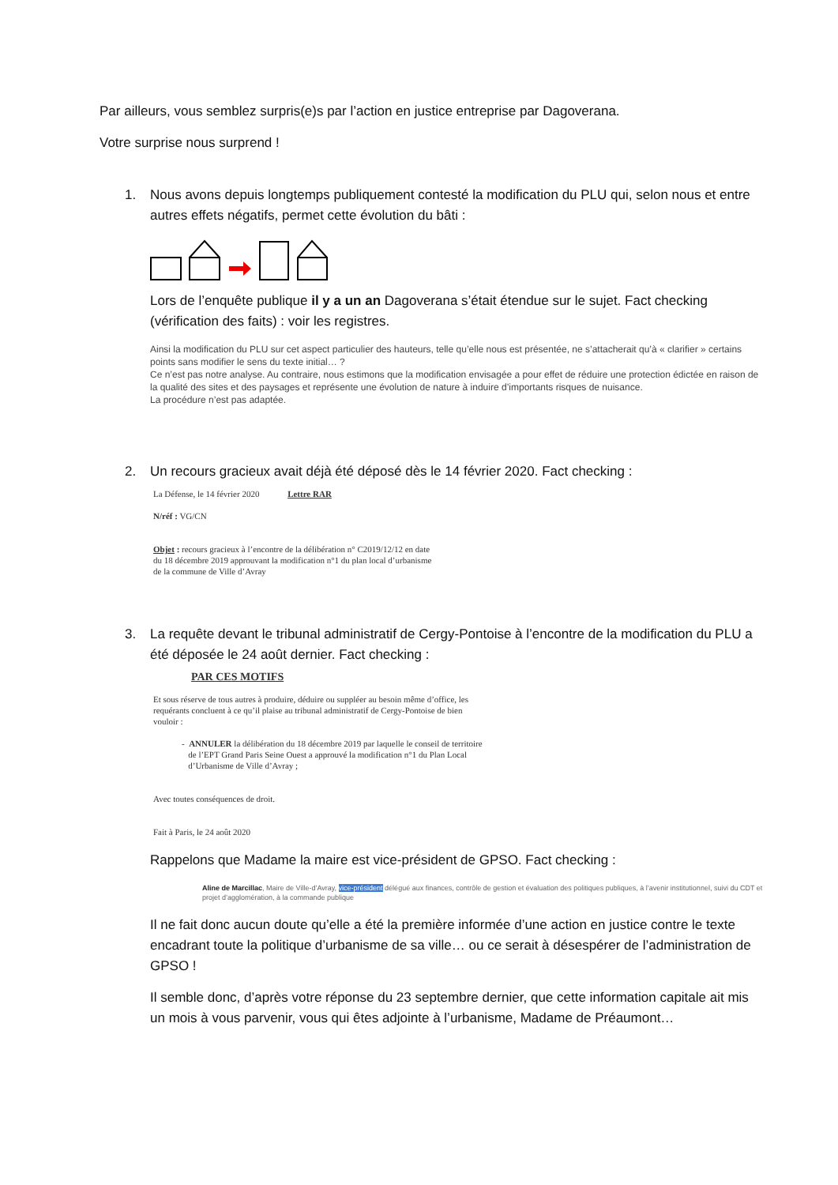Par ailleurs, vous semblez surpris(e)s par l’action en justice entreprise par Dagoverana.
Votre surprise nous surprend !
1. Nous avons depuis longtemps publiquement contesté la modification du PLU qui, selon nous et entre autres effets négatifs, permet cette évolution du bâti :
Lors de l’enquête publique il y a un an Dagoverana s’était étendue sur le sujet. Fact checking (vérification des faits) : voir les registres.
Ainsi la modification du PLU sur cet aspect particulier des hauteurs, telle qu’elle nous est présentée, ne s’attacherait qu’à « clarifier » certains points sans modifier le sens du texte initial… ?
Ce n’est pas notre analyse. Au contraire, nous estimons que la modification envisagée a pour effet de réduire une protection édictée en raison de la qualité des sites et des paysages et représente une évolution de nature à induire d’importants risques de nuisance.
La procédure n’est pas adaptée.
2. Un recours gracieux avait déjà été déposé dès le 14 février 2020. Fact checking :
La Défense, le 14 février 2020 Lettre RAR
N/réf : VG/CN
Objet : recours gracieux à l’encontre de la délibération n° C2019/12/12 en date
du 18 décembre 2019 approuvant la modification n°1 du plan local d’urbanisme
de la commune de Ville d’Avray
3. La requête devant le tribunal administratif de Cergy-Pontoise à l’encontre de la modification du PLU a été déposée le 24 août dernier. Fact checking :
PAR CES MOTIFS
Et sous réserve de tous autres à produire, déduire ou suppléer au besoin même d’office, les
requérants concluent à ce qu’il plaise au tribunal administratif de Cergy-Pontoise de bien
vouloir :
- ANNULER la délibération du 18 décembre 2019 par laquelle le conseil de territoire
de l’EPT Grand Paris Seine Ouest a approuvé la modification n°1 du Plan Local
d’Urbanisme de Ville d’Avray ;
Avec toutes conséquences de droit.
Fait à Paris, le 24 août 2020
Rappelons que Madame la maire est vice-président de GPSO. Fact checking :
Aline de Marcillac, Maire de Ville-d’Avray, vice-président délégué aux finances, contrôle de gestion et évaluation des politiques publiques, à l’avenir institutionnel, suivi du CDT et projet d’agglomération, à la commande publique
Il ne fait donc aucun doute qu’elle a été la première informée d’une action en justice contre le texte encadrant toute la politique d’urbanisme de sa ville… ou ce serait à désespérer de l’administration de GPSO !
Il semble donc, d’après votre réponse du 23 septembre dernier, que cette information capitale ait mis un mois à vous parvenir, vous qui êtes adjointe à l’urbanisme, Madame de Préaumont…